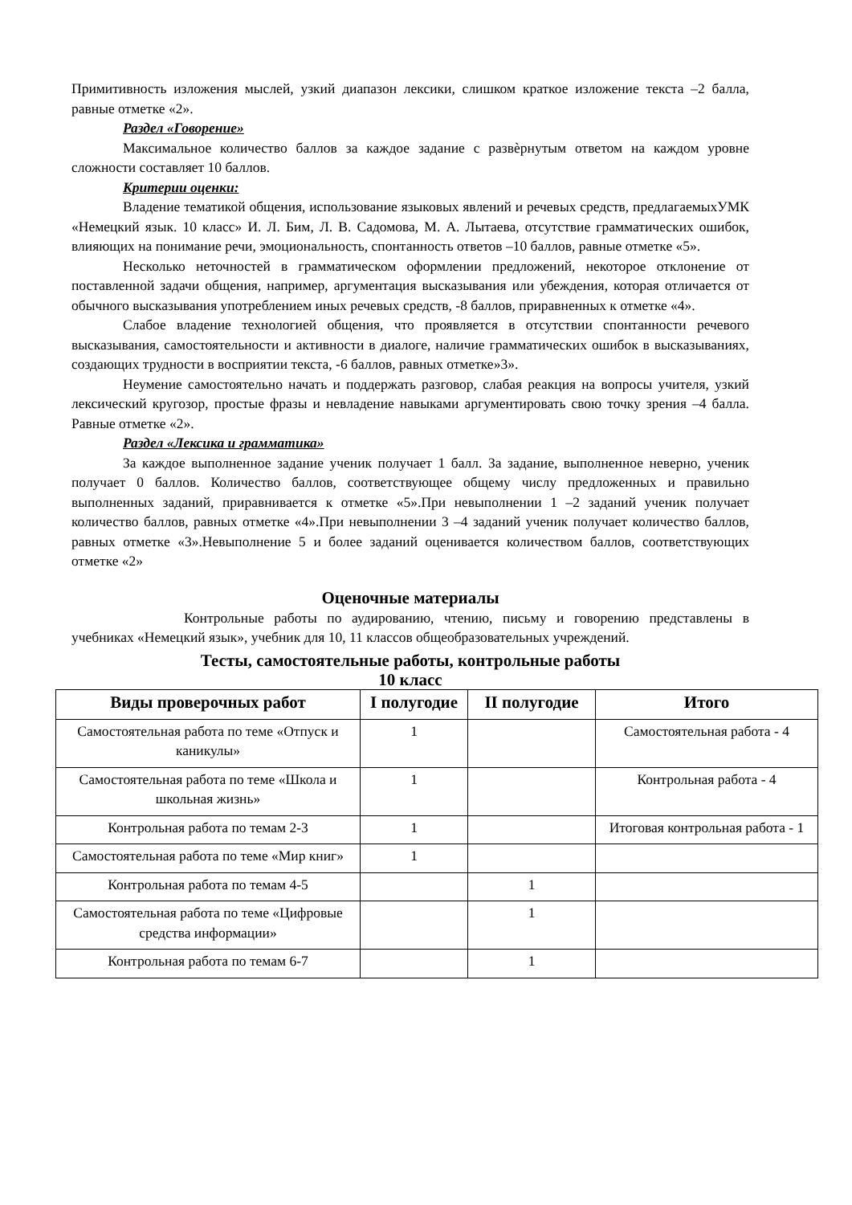Примитивность изложения мыслей, узкий диапазон лексики, слишком краткое изложение текста –2 балла, равные отметке «2».
Раздел «Говорение»
Максимальное количество баллов за каждое задание с развѐрнутым ответом на каждом уровне сложности составляет 10 баллов.
Критерии оценки:
Владение тематикой общения, использование языковых явлений и речевых средств, предлагаемыхУМК «Немецкий язык. 10 класс» И. Л. Бим, Л. В. Садомова, М. А. Лытаева, отсутствие грамматических ошибок, влияющих на понимание речи, эмоциональность, спонтанность ответов –10 баллов, равные отметке «5».
Несколько неточностей в грамматическом оформлении предложений, некоторое отклонение от поставленной задачи общения, например, аргументация высказывания или убеждения, которая отличается от обычного высказывания употреблением иных речевых средств, -8 баллов, приравненных к отметке «4».
Слабое владение технологией общения, что проявляется в отсутствии спонтанности речевого высказывания, самостоятельности и активности в диалоге, наличие грамматических ошибок в высказываниях, создающих трудности в восприятии текста, -6 баллов, равных отметке»3».
Неумение самостоятельно начать и поддержать разговор, слабая реакция на вопросы учителя, узкий лексический кругозор, простые фразы и невладение навыками аргументировать свою точку зрения –4 балла. Равные отметке «2».
Раздел «Лексика и грамматика»
За каждое выполненное задание ученик получает 1 балл. За задание, выполненное неверно, ученик получает 0 баллов. Количество баллов, соответствующее общему числу предложенных и правильно выполненных заданий, приравнивается к отметке «5».При невыполнении 1 –2 заданий ученик получает количество баллов, равных отметке «4».При невыполнении 3 –4 заданий ученик получает количество баллов, равных отметке «3».Невыполнение 5 и более заданий оценивается количеством баллов, соответствующих отметке «2»
Оценочные материалы
Контрольные работы по аудированию, чтению, письму и говорению представлены в учебниках «Немецкий язык», учебник для 10, 11 классов общеобразовательных учреждений.
Тесты, самостоятельные работы, контрольные работы
10 класс
| Виды проверочных работ | I полугодие | II полугодие | Итого |
| --- | --- | --- | --- |
| Самостоятельная работа по теме «Отпуск и каникулы» | 1 | | Самостоятельная работа - 4 |
| Самостоятельная работа по теме «Школа и школьная жизнь» | 1 | | Контрольная работа - 4 |
| Контрольная работа по темам 2-3 | 1 | | Итоговая контрольная работа - 1 |
| Самостоятельная работа по теме «Мир книг» | 1 | | |
| Контрольная работа по темам 4-5 | | 1 | |
| Самостоятельная работа по теме «Цифровые средства информации» | | 1 | |
| Контрольная работа по темам 6-7 | | 1 | |